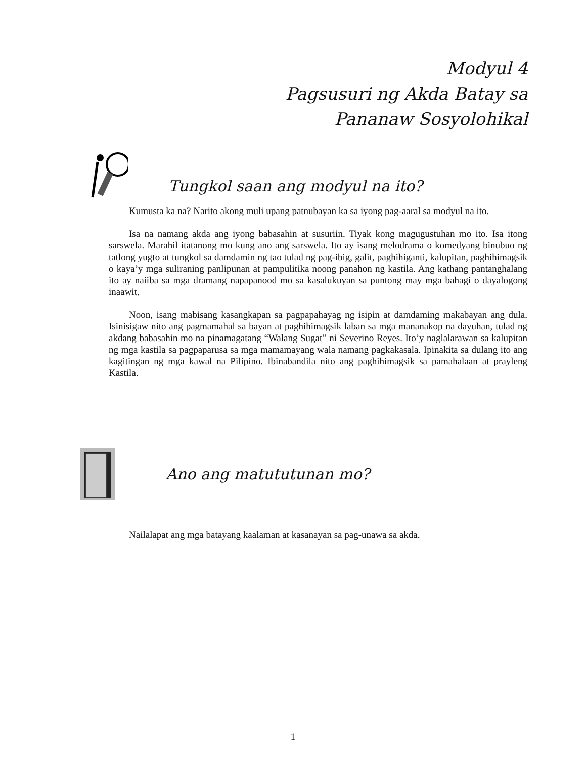Modyul 4
Pagsusuri ng Akda Batay sa
Pananaw Sosyolohikal
Tungkol saan ang modyul na ito?
Kumusta ka na? Narito akong muli upang patnubayan ka sa iyong pag-aaral sa modyul na ito.
Isa na namang akda ang iyong babasahin at susuriin. Tiyak kong magugustuhan mo ito. Isa itong sarswela. Marahil itatanong mo kung ano ang sarswela. Ito ay isang melodrama o komedyang binubuo ng tatlong yugto at tungkol sa damdamin ng tao tulad ng pag-ibig, galit, paghihiganti, kalupitan, paghihimagsik o kaya’y mga suliraning panlipunan at pampulitika noong panahon ng kastila. Ang kathang pantanghalang ito ay naiiba sa mga dramang napapanood mo sa kasalukuyan sa puntong may mga bahagi o dayalogong inaawit.
Noon, isang mabisang kasangkapan sa pagpapahayag ng isipin at damdaming makabayan ang dula. Isinisigaw nito ang pagmamahal sa bayan at paghihimagsik laban sa mga mananakop na dayuhan, tulad ng akdang babasahin mo na pinamagatang “Walang Sugat” ni Severino Reyes. Ito’y naglalarawan sa kalupitan ng mga kastila sa pagpaparusa sa mga mamamayang wala namang pagkakasala. Ipinakita sa dulang ito ang kagitingan ng mga kawal na Pilipino. Ibinabandila nito ang paghihimagsik sa pamahalaan at prayleng Kastila.
Ano ang matututunan mo?
Nailalapat ang mga batayang kaalaman at kasanayan sa pag-unawa sa akda.
1